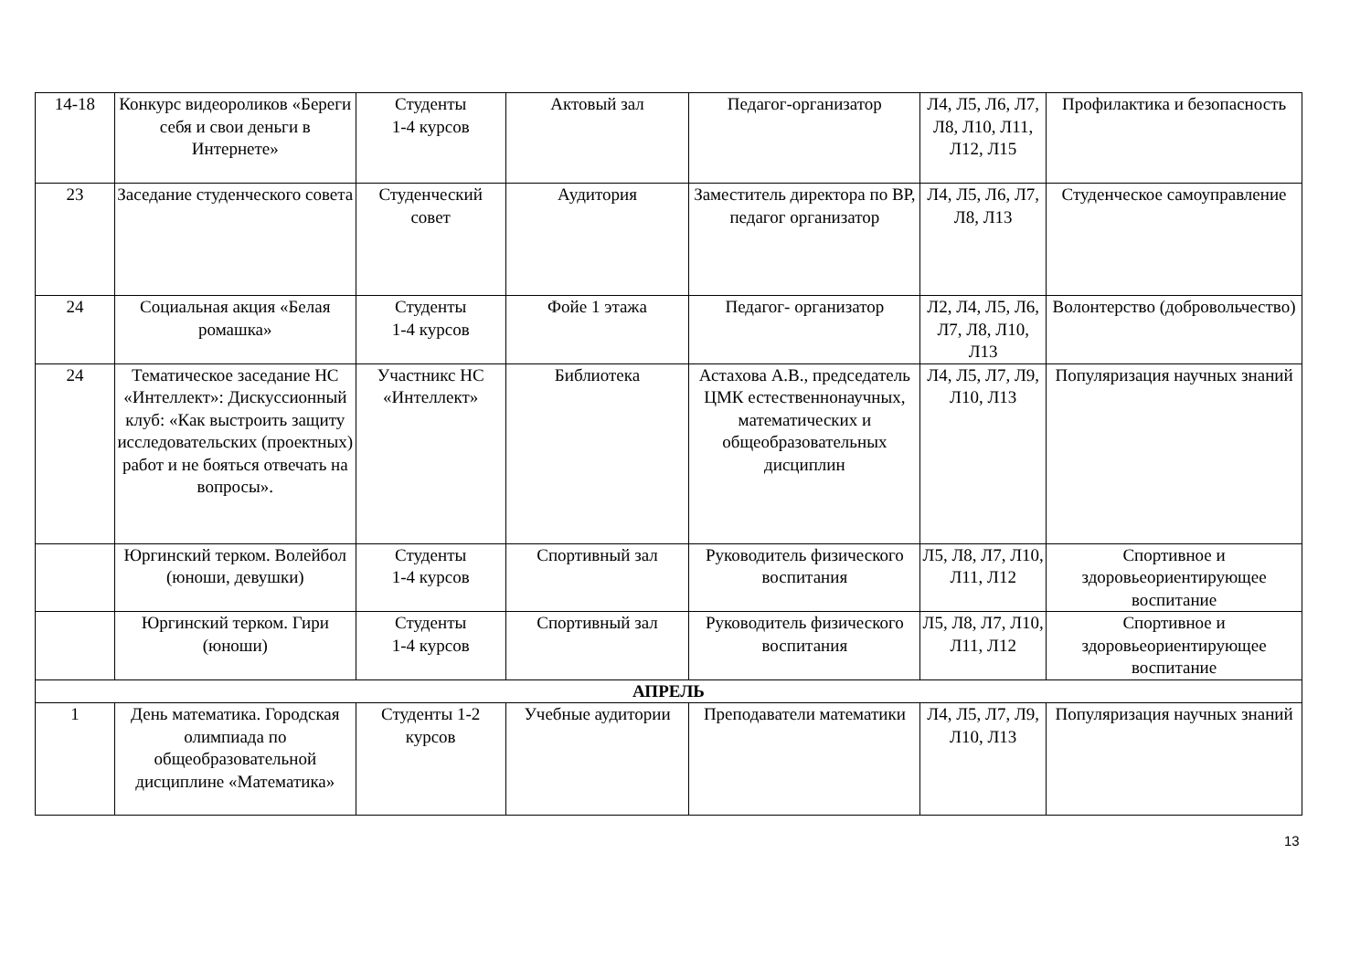| 14-18 | Конкурс видеороликов «Береги себя и свои деньги в Интернете» | Студенты 1-4 курсов | Актовый зал | Педагог-организатор | Л4, Л5, Л6, Л7, Л8, Л10, Л11, Л12, Л15 | Профилактика и безопасность |
| 23 | Заседание студенческого совета | Студенческий совет | Аудитория | Заместитель директора по ВР, педагог организатор | Л4, Л5, Л6, Л7, Л8, Л13 | Студенческое самоуправление |
| 24 | Социальная акция «Белая ромашка» | Студенты 1-4 курсов | Фойе 1 этажа | Педагог- организатор | Л2, Л4, Л5, Л6, Л7, Л8, Л10, Л13 | Волонтерство (добровольчество) |
| 24 | Тематическое заседание НС «Интеллект»: Дискуссионный клуб: «Как выстроить защиту исследовательских (проектных) работ и не бояться отвечать на вопросы». | Участникс НС «Интеллект» | Библиотека | Астахова А.В., председатель ЦМК естественнонаучных, математических и общеобразовательных дисциплин | Л4, Л5, Л7, Л9, Л10, Л13 | Популяризация научных знаний |
| | Юргинский терком. Волейбол (юноши, девушки) | Студенты 1-4 курсов | Спортивный зал | Руководитель физического воспитания | Л5, Л8, Л7, Л10, Л11, Л12 | Спортивное и здоровьеориентирующее воспитание |
| | Юргинский терком. Гири (юноши) | Студенты 1-4 курсов | Спортивный зал | Руководитель физического воспитания | Л5, Л8, Л7, Л10, Л11, Л12 | Спортивное и здоровьеориентирующее воспитание |
| АПРЕЛЬ | | | | | | |
| 1 | День математика. Городская олимпиада по общеобразовательной дисциплине «Математика» | Студенты 1-2 курсов | Учебные аудитории | Преподаватели математики | Л4, Л5, Л7, Л9, Л10, Л13 | Популяризация научных знаний |
13